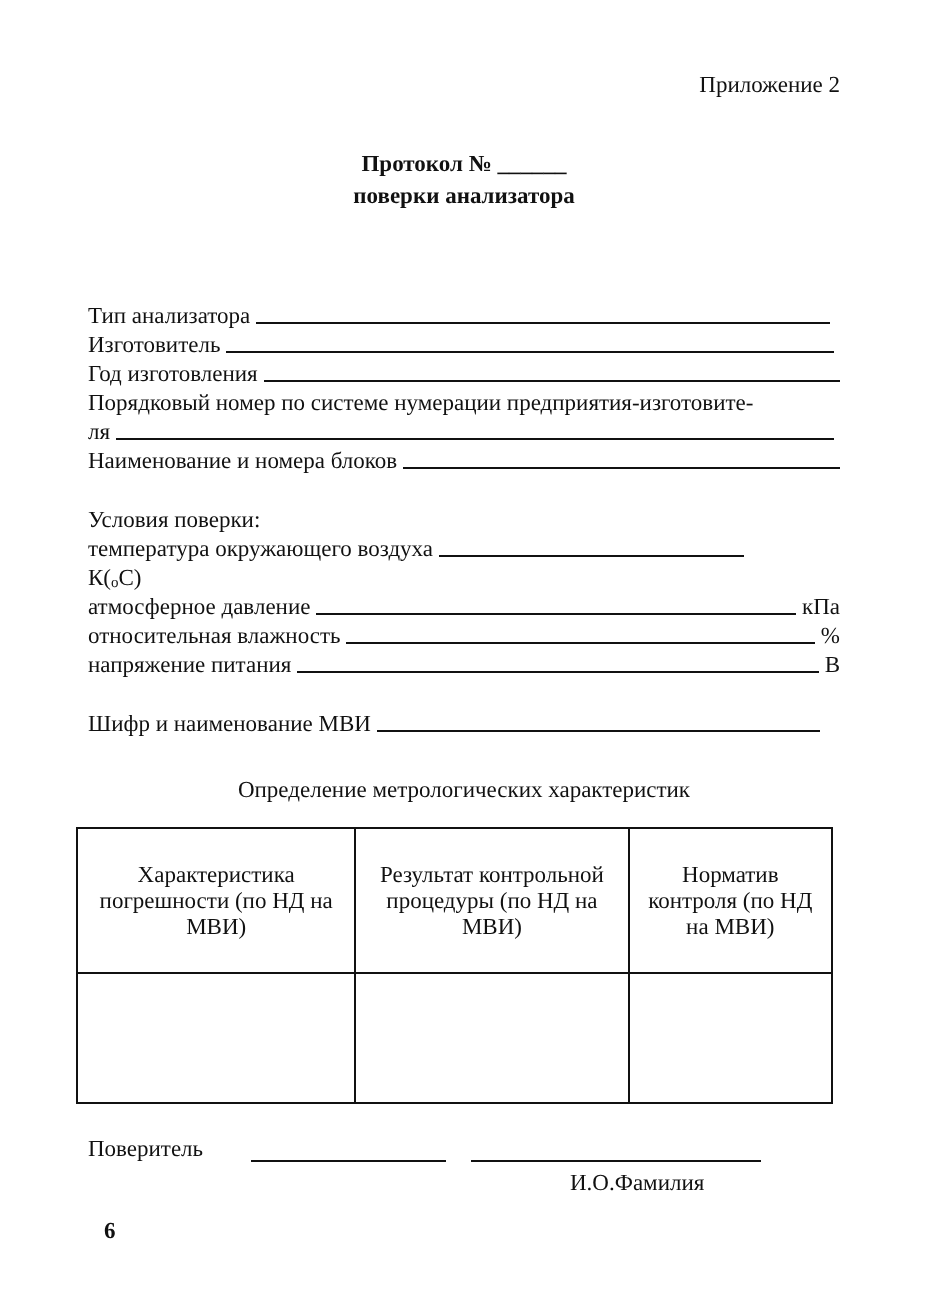Приложение 2
Протокол № ______
поверки анализатора
Тип анализатора
Изготовитель
Год изготовления
Порядковый номер по системе нумерации предприятия-изготовите-
ля
Наименование и номера блоков
Условия поверки:
температура окружающего воздуха
К(<sup>о</sup>С)
атмосферное давление кПа
относительная влажность %
напряжение питания В
Шифр и наименование МВИ
Определение метрологических характеристик
| Характеристика погрешности (по НД на МВИ) | Результат контрольной процедуры (по НД на МВИ) | Норматив контроля (по НД на МВИ) |
Поверитель
И.О.Фамилия
6